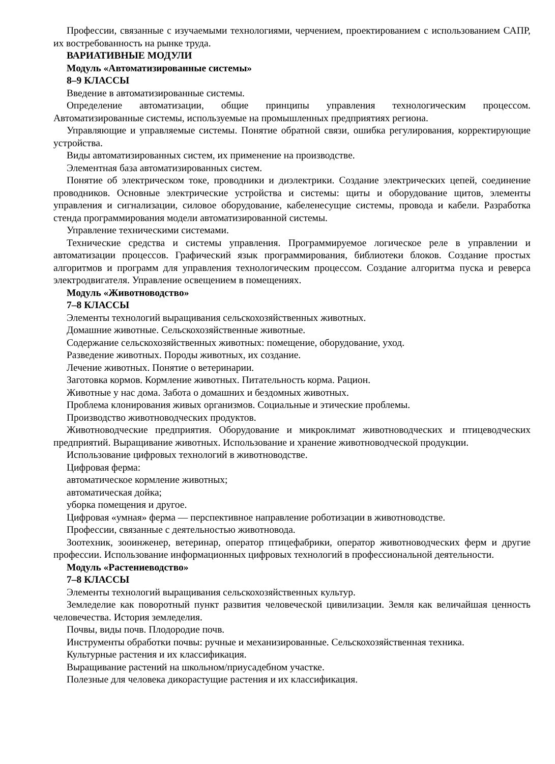Профессии, связанные с изучаемыми технологиями, черчением, проектированием с использованием САПР, их востребованность на рынке труда.
ВАРИАТИВНЫЕ МОДУЛИ
Модуль «Автоматизированные системы»
8–9 КЛАССЫ
Введение в автоматизированные системы.
Определение автоматизации, общие принципы управления технологическим процессом. Автоматизированные системы, используемые на промышленных предприятиях региона.
Управляющие и управляемые системы. Понятие обратной связи, ошибка регулирования, корректирующие устройства.
Виды автоматизированных систем, их применение на производстве.
Элементная база автоматизированных систем.
Понятие об электрическом токе, проводники и диэлектрики. Создание электрических цепей, соединение проводников. Основные электрические устройства и системы: щиты и оборудование щитов, элементы управления и сигнализации, силовое оборудование, кабеленесущие системы, провода и кабели. Разработка стенда программирования модели автоматизированной системы.
Управление техническими системами.
Технические средства и системы управления. Программируемое логическое реле в управлении и автоматизации процессов. Графический язык программирования, библиотеки блоков. Создание простых алгоритмов и программ для управления технологическим процессом. Создание алгоритма пуска и реверса электродвигателя. Управление освещением в помещениях.
Модуль «Животноводство»
7–8 КЛАССЫ
Элементы технологий выращивания сельскохозяйственных животных.
Домашние животные. Сельскохозяйственные животные.
Содержание сельскохозяйственных животных: помещение, оборудование, уход.
Разведение животных. Породы животных, их создание.
Лечение животных. Понятие о ветеринарии.
Заготовка кормов. Кормление животных. Питательность корма. Рацион.
Животные у нас дома. Забота о домашних и бездомных животных.
Проблема клонирования живых организмов. Социальные и этические проблемы.
Производство животноводческих продуктов.
Животноводческие предприятия. Оборудование и микроклимат животноводческих и птицеводческих предприятий. Выращивание животных. Использование и хранение животноводческой продукции.
Использование цифровых технологий в животноводстве.
Цифровая ферма:
автоматическое кормление животных;
автоматическая дойка;
уборка помещения и другое.
Цифровая «умная» ферма — перспективное направление роботизации в животноводстве.
Профессии, связанные с деятельностью животновода.
Зоотехник, зооинженер, ветеринар, оператор птицефабрики, оператор животноводческих ферм и другие профессии. Использование информационных цифровых технологий в профессиональной деятельности.
Модуль «Растениеводство»
7–8 КЛАССЫ
Элементы технологий выращивания сельскохозяйственных культур.
Земледелие как поворотный пункт развития человеческой цивилизации. Земля как величайшая ценность человечества. История земледелия.
Почвы, виды почв. Плодородие почв.
Инструменты обработки почвы: ручные и механизированные. Сельскохозяйственная техника.
Культурные растения и их классификация.
Выращивание растений на школьном/приусадебном участке.
Полезные для человека дикорастущие растения и их классификация.